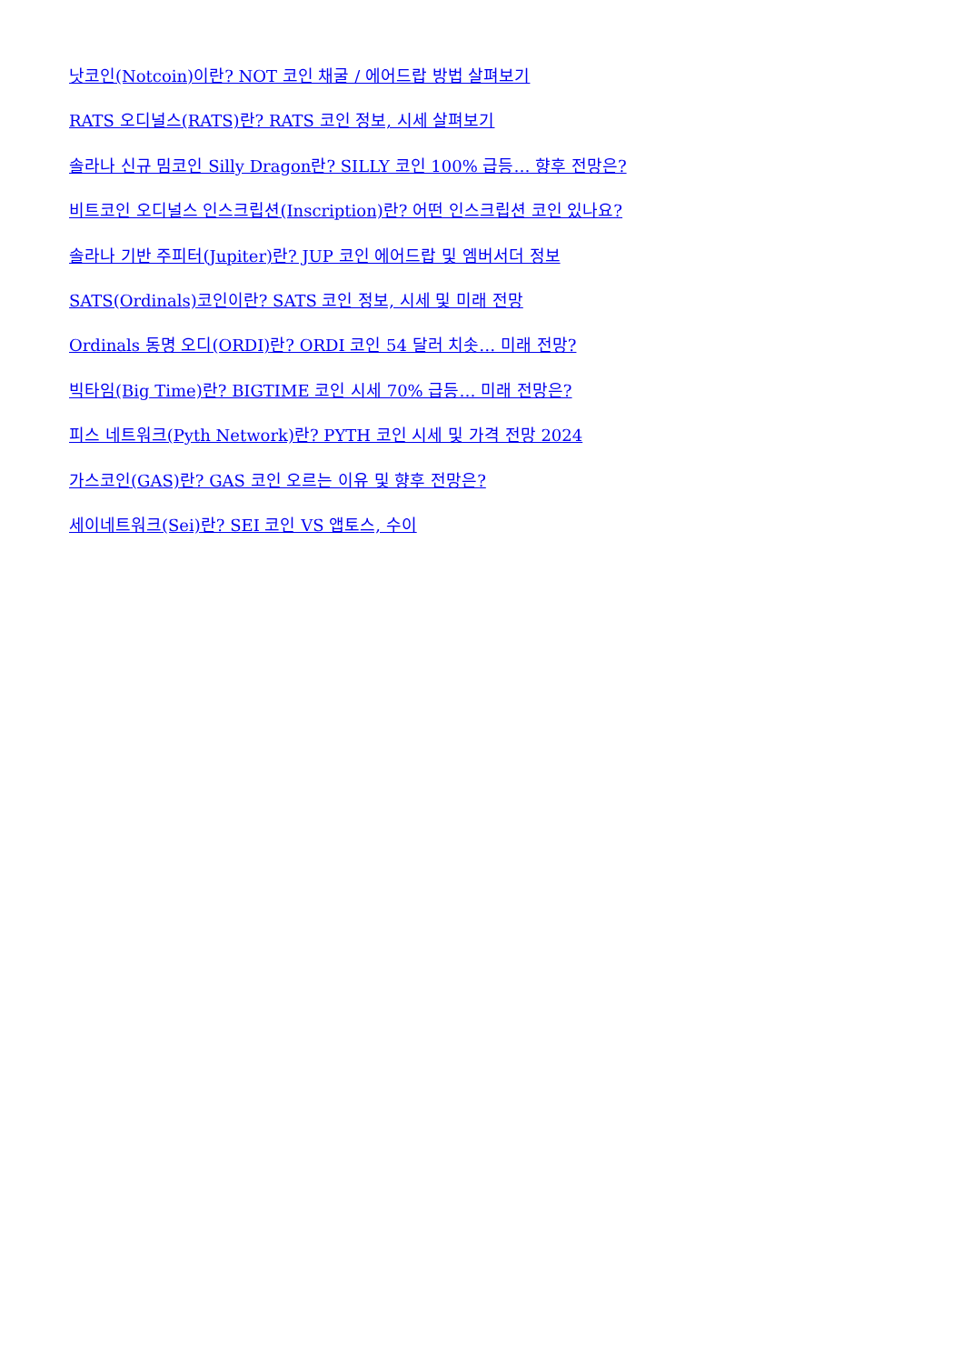낫코인(Notcoin)이란? NOT 코인 채굴 / 에어드랍 방법 살펴보기
RATS 오디널스(RATS)란? RATS 코인 정보, 시세 살펴보기
솔라나 신규 밈코인 Silly Dragon란? SILLY 코인 100% 급등… 향후 전망은?
비트코인 오디널스 인스크립션(Inscription)란? 어떤 인스크립션 코인 있나요?
솔라나 기반 주피터(Jupiter)란? JUP 코인 에어드랍 및 엠버서더 정보
SATS(Ordinals)코인이란? SATS 코인 정보, 시세 및 미래 전망
Ordinals 동명 오디(ORDI)란? ORDI 코인 54 달러 치솟… 미래 전망?
빅타임(Big Time)란? BIGTIME 코인 시세 70% 급등… 미래 전망은?
피스 네트워크(Pyth Network)란? PYTH 코인 시세 및 가격 전망 2024
가스코인(GAS)란? GAS 코인 오르는 이유 및 향후 전망은?
세이네트워크(Sei)란? SEI 코인 VS 앱토스, 수이